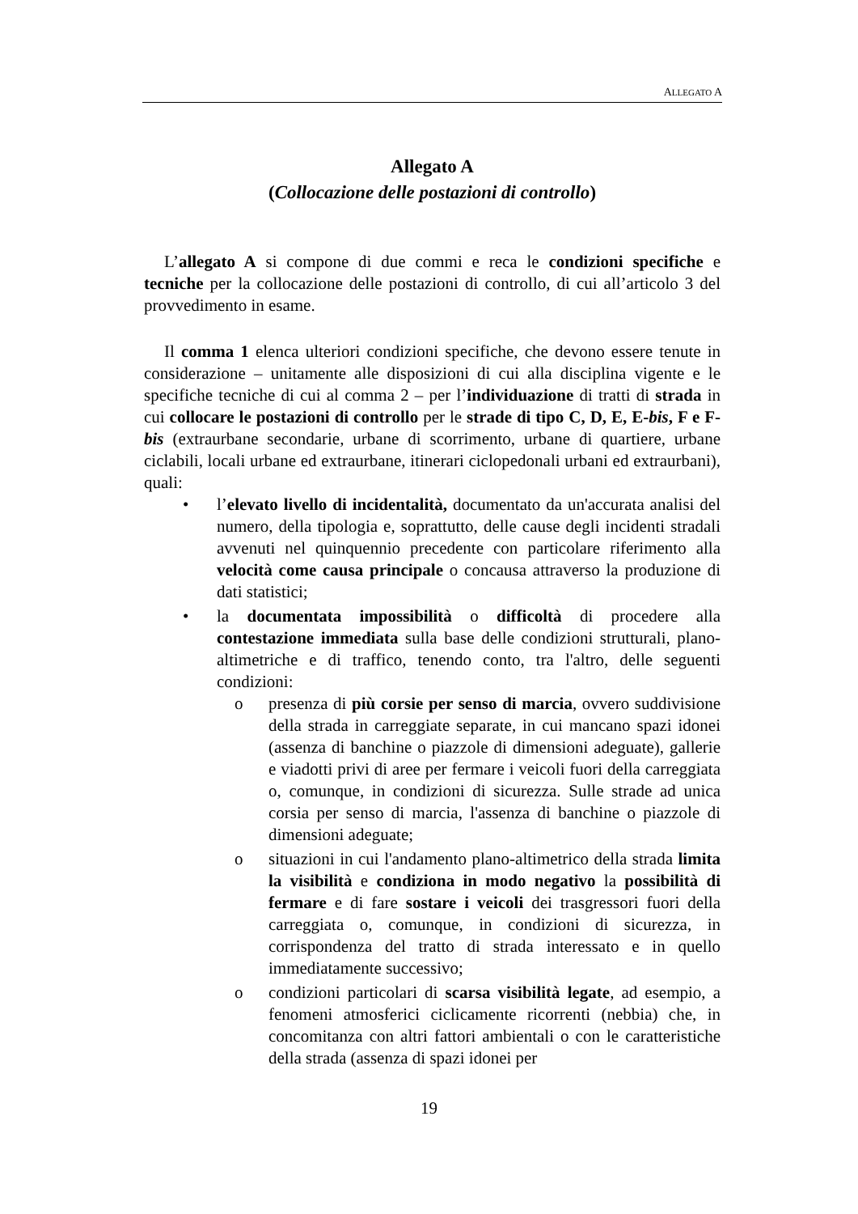ALLEGATO A
Allegato A
(Collocazione delle postazioni di controllo)
L’allegato A si compone di due commi e reca le condizioni specifiche e tecniche per la collocazione delle postazioni di controllo, di cui all’articolo 3 del provvedimento in esame.
Il comma 1 elenca ulteriori condizioni specifiche, che devono essere tenute in considerazione – unitamente alle disposizioni di cui alla disciplina vigente e le specifiche tecniche di cui al comma 2 – per l’individuazione di tratti di strada in cui collocare le postazioni di controllo per le strade di tipo C, D, E, E-bis, F e F-bis (extraurbane secondarie, urbane di scorrimento, urbane di quartiere, urbane ciclabili, locali urbane ed extraurbane, itinerari ciclopedonali urbani ed extraurbani), quali:
• l’elevato livello di incidentalità, documentato da un'accurata analisi del numero, della tipologia e, soprattutto, delle cause degli incidenti stradali avvenuti nel quinquennio precedente con particolare riferimento alla velocità come causa principale o concausa attraverso la produzione di dati statistici;
• la documentata impossibilità o difficoltà di procedere alla contestazione immediata sulla base delle condizioni strutturali, plano-altimetriche e di traffico, tenendo conto, tra l'altro, delle seguenti condizioni:
o presenza di più corsie per senso di marcia, ovvero suddivisione della strada in carreggiate separate, in cui mancano spazi idonei (assenza di banchine o piazzole di dimensioni adeguate), gallerie e viadotti privi di aree per fermare i veicoli fuori della carreggiata o, comunque, in condizioni di sicurezza. Sulle strade ad unica corsia per senso di marcia, l'assenza di banchine o piazzole di dimensioni adeguate;
o situazioni in cui l'andamento plano-altimetrico della strada limita la visibilità e condiziona in modo negativo la possibilità di fermare e di fare sostare i veicoli dei trasgressori fuori della carreggiata o, comunque, in condizioni di sicurezza, in corrispondenza del tratto di strada interessato e in quello immediatamente successivo;
o condizioni particolari di scarsa visibilità legate, ad esempio, a fenomeni atmosferici ciclicamente ricorrenti (nebbia) che, in concomitanza con altri fattori ambientali o con le caratteristiche della strada (assenza di spazi idonei per
19